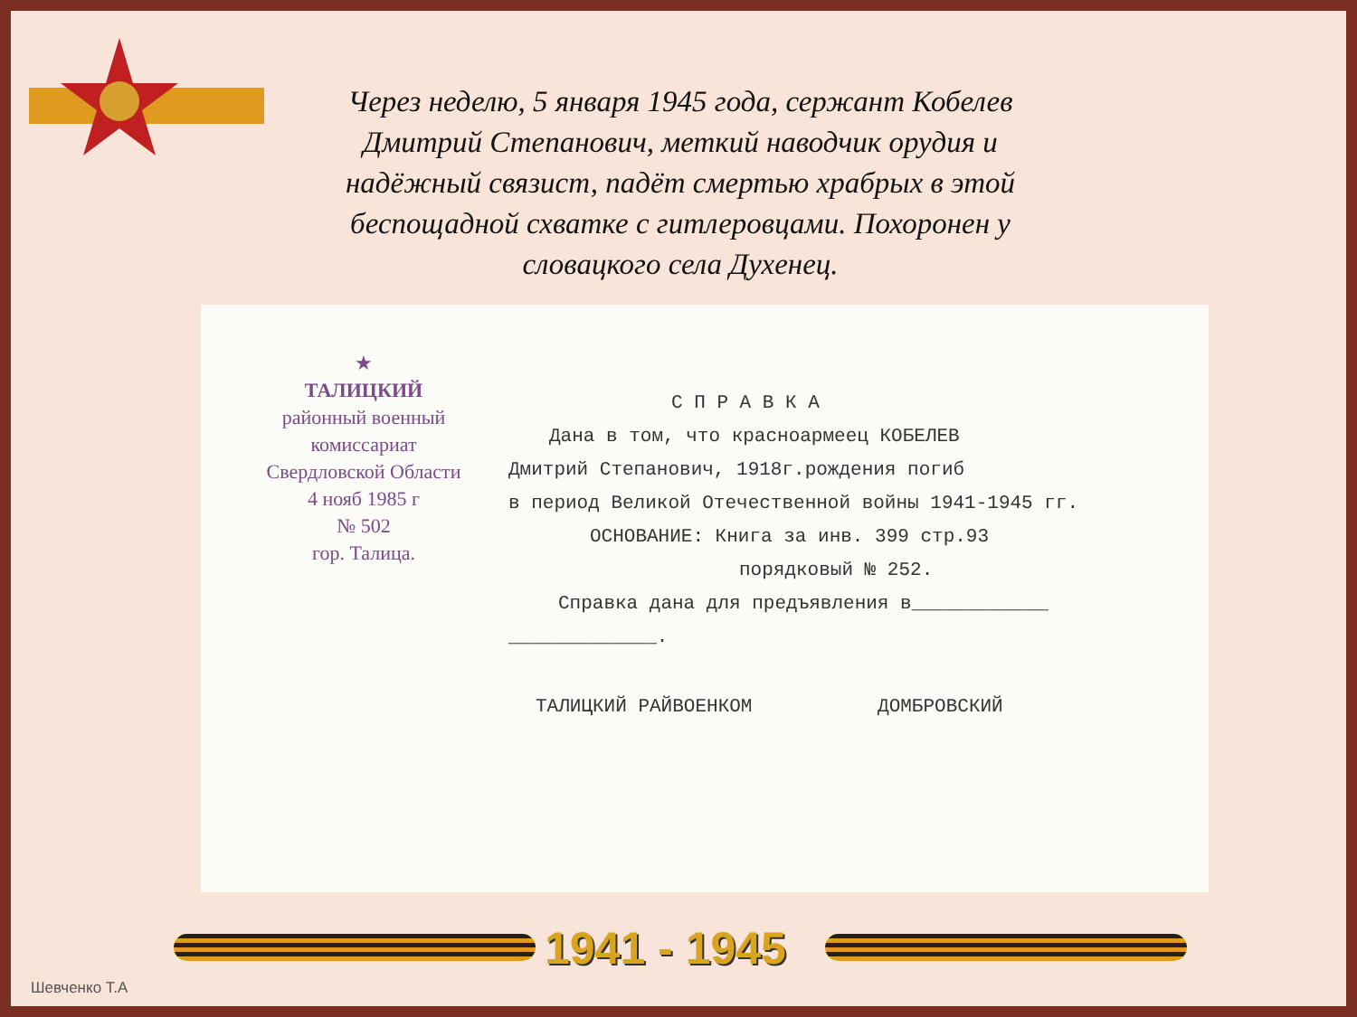Через неделю, 5 января 1945 года, сержант Кобелев Дмитрий Степанович, меткий наводчик орудия и надёжный связист, падёт смертью храбрых в этой беспощадной схватке с гитлеровцами. Похоронен у словацкого села Духенец.
★
ТАЛИЦКИЙ
районный военный
комиссариат
Свердловской Области
4 нояб 1985 г
№ 502
гор. Талица.
С П Р А В К А
Дана в том, что красноармеец КОБЕЛЕВ
Дмитрий Степанович, 1918г.рождения погиб
в период Великой Отечественной войны 1941-1945 гг.
ОСНОВАНИЕ: Книга за инв. 399 стр.93
порядковый № 252.
Справка дана для предъявления в____________
_____________.
ТАЛИЦКИЙ РАЙВОЕНКОМ ДОМБРОВСКИЙ
1941 - 1945
Шевченко Т.А